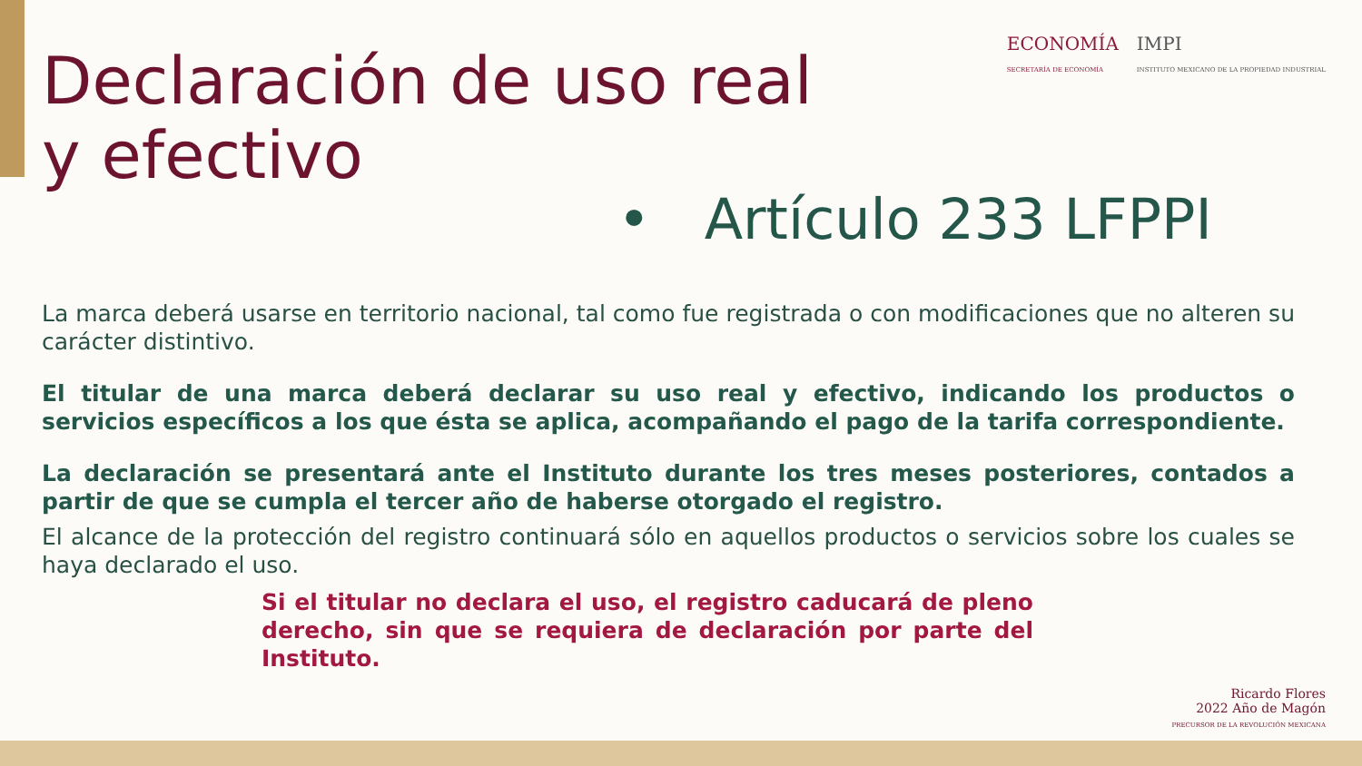ECONOMÍA
SECRETARÍA DE ECONOMÍA
IMPI
INSTITUTO MEXICANO DE LA PROPIEDAD INDUSTRIAL
Declaración de uso real
y efectivo
• Artículo 233 LFPPI
La marca deberá usarse en territorio nacional, tal como fue registrada o con modificaciones que no alteren su carácter distintivo.
El titular de una marca deberá declarar su uso real y efectivo, indicando los productos o servicios específicos a los que ésta se aplica, acompañando el pago de la tarifa correspondiente.
La declaración se presentará ante el Instituto durante los tres meses posteriores, contados a partir de que se cumpla el tercer año de haberse otorgado el registro.
El alcance de la protección del registro continuará sólo en aquellos productos o servicios sobre los cuales se haya declarado el uso.
Si el titular no declara el uso, el registro caducará de pleno derecho, sin que se requiera de declaración por parte del Instituto.
Ricardo Flores
2022 Año de Magón
PRECURSOR DE LA REVOLUCIÓN MEXICANA